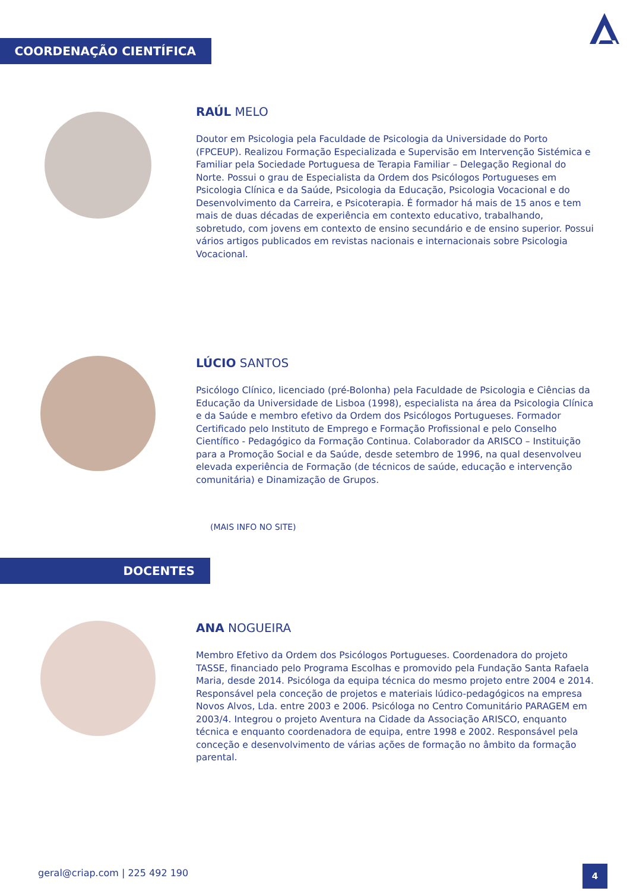COORDENAÇÃO CIENTÍFICA
RAÚL MELO
Doutor em Psicologia pela Faculdade de Psicologia da Universidade do Porto (FPCEUP). Realizou Formação Especializada e Supervisão em Intervenção Sistémica e Familiar pela Sociedade Portuguesa de Terapia Familiar – Delegação Regional do Norte. Possui o grau de Especialista da Ordem dos Psicólogos Portugueses em Psicologia Clínica e da Saúde, Psicologia da Educação, Psicologia Vocacional e do Desenvolvimento da Carreira, e Psicoterapia. É formador há mais de 15 anos e tem mais de duas décadas de experiência em contexto educativo, trabalhando, sobretudo, com jovens em contexto de ensino secundário e de ensino superior. Possui vários artigos publicados em revistas nacionais e internacionais sobre Psicologia Vocacional.
LÚCIO SANTOS
Psicólogo Clínico, licenciado (pré-Bolonha) pela Faculdade de Psicologia e Ciências da Educação da Universidade de Lisboa (1998), especialista na área da Psicologia Clínica e da Saúde e membro efetivo da Ordem dos Psicólogos Portugueses. Formador Certificado pelo Instituto de Emprego e Formação Profissional e pelo Conselho Científico - Pedagógico da Formação Continua. Colaborador da ARISCO – Instituição para a Promoção Social e da Saúde, desde setembro de 1996, na qual desenvolveu elevada experiência de Formação (de técnicos de saúde, educação e intervenção comunitária) e Dinamização de Grupos.
(MAIS INFO NO SITE)
DOCENTES
ANA NOGUEIRA
Membro Efetivo da Ordem dos Psicólogos Portugueses. Coordenadora do projeto TASSE, financiado pelo Programa Escolhas e promovido pela Fundação Santa Rafaela Maria, desde 2014. Psicóloga da equipa técnica do mesmo projeto entre 2004 e 2014. Responsável pela conceção de projetos e materiais lúdico-pedagógicos na empresa Novos Alvos, Lda. entre 2003 e 2006. Psicóloga no Centro Comunitário PARAGEM em 2003/4. Integrou o projeto Aventura na Cidade da Associação ARISCO, enquanto técnica e enquanto coordenadora de equipa, entre 1998 e 2002. Responsável pela conceção e desenvolvimento de várias ações de formação no âmbito da formação parental.
geral@criap.com | 225 492 190 4